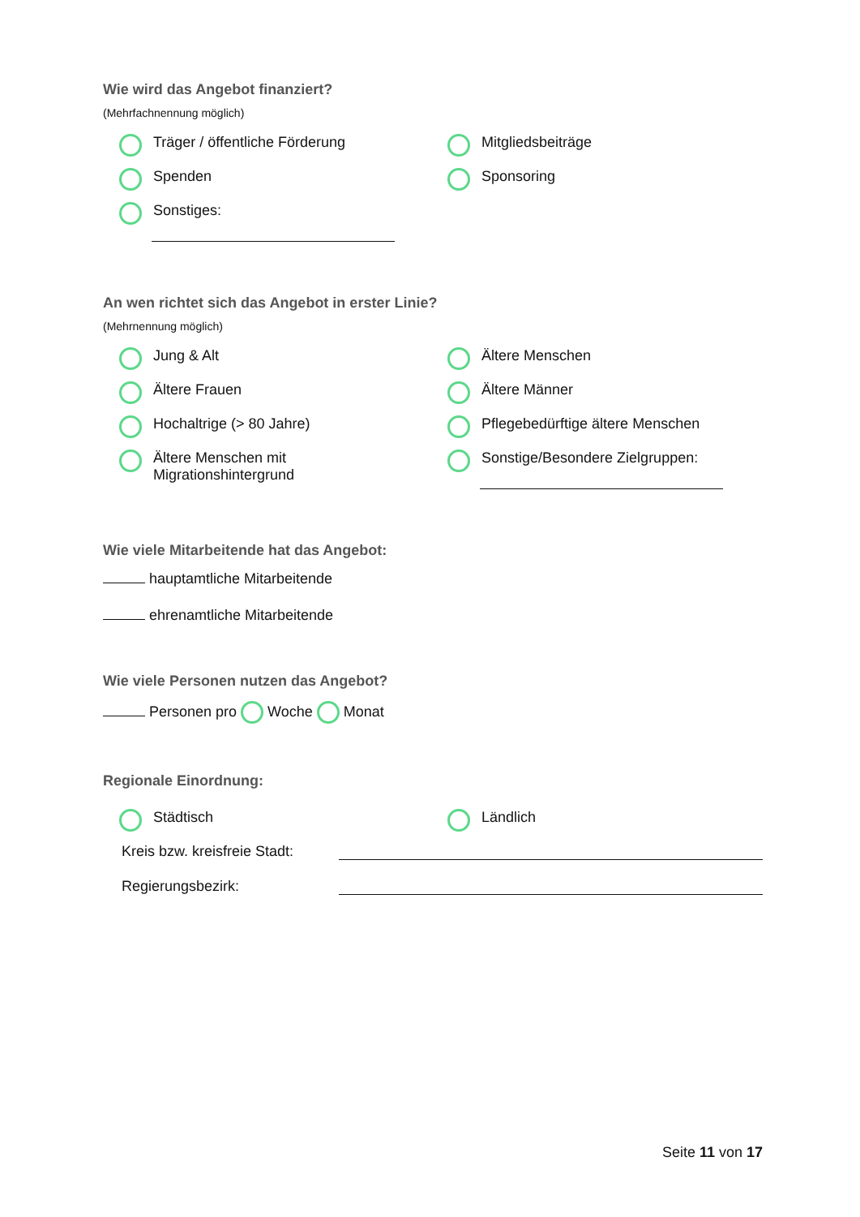Wie wird das Angebot finanziert?
(Mehrfachnennung möglich)
Träger / öffentliche Förderung
Mitgliedsbeiträge
Spenden
Sponsoring
Sonstiges:
An wen richtet sich das Angebot in erster Linie?
(Mehrnennung möglich)
Jung & Alt
Ältere Menschen
Ältere Frauen
Ältere Männer
Hochaltrige (> 80 Jahre)
Pflegebedürftige ältere Menschen
Ältere Menschen mit
Migrationshintergrund
Sonstige/Besondere Zielgruppen:
Wie viele Mitarbeitende hat das Angebot:
hauptamtliche Mitarbeitende
ehrenamtliche Mitarbeitende
Wie viele Personen nutzen das Angebot?
Personen pro Woche Monat
Regionale Einordnung:
Städtisch
Ländlich
Kreis bzw. kreisfreie Stadt:
Regierungsbezirk:
Seite 11 von 17